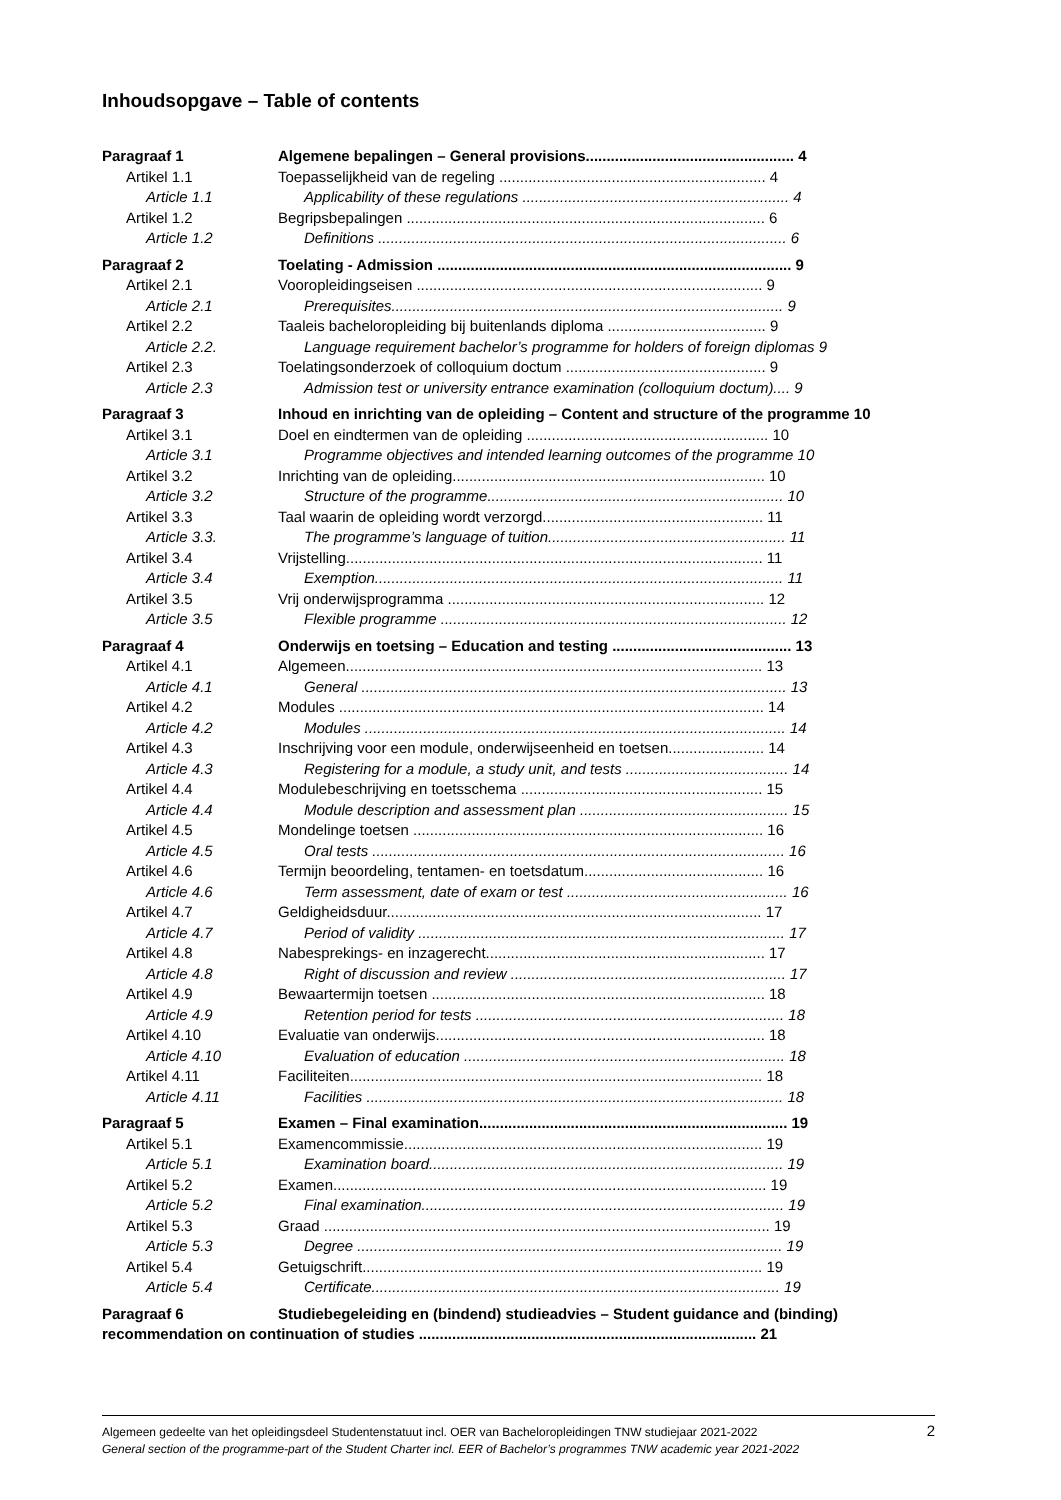Inhoudsopgave – Table of contents
Paragraaf 1 Algemene bepalingen – General provisions.................................................. 4
Artikel 1.1 Toepasselijkheid van de regeling ................................................................ 4
Article 1.1 Applicability of these regulations ................................................................ 4
Artikel 1.2 Begripsbepalingen ...................................................................................... 6
Article 1.2 Definitions .................................................................................................. 6
Paragraaf 2 Toelating - Admission ..................................................................................... 9
Artikel 2.1 Vooropleidingseisen ................................................................................... 9
Article 2.1 Prerequisites.............................................................................................. 9
Artikel 2.2 Taaleis bacheloropleiding bij buitenlands diploma ...................................... 9
Article 2.2. Language requirement bachelor’s programme for holders of foreign diplomas 9
Artikel 2.3 Toelatingsonderzoek of colloquium doctum ................................................ 9
Article 2.3 Admission test or university entrance examination (colloquium doctum).... 9
Paragraaf 3 Inhoud en inrichting van de opleiding – Content and structure of the programme 10
Artikel 3.1 Doel en eindtermen van de opleiding .......................................................... 10
Article 3.1 Programme objectives and intended learning outcomes of the programme 10
Artikel 3.2 Inrichting van de opleiding........................................................................... 10
Article 3.2 Structure of the programme....................................................................... 10
Artikel 3.3 Taal waarin de opleiding wordt verzorgd..................................................... 11
Article 3.3. The programme’s language of tuition......................................................... 11
Artikel 3.4 Vrijstelling.................................................................................................... 11
Article 3.4 Exemption.................................................................................................. 11
Artikel 3.5 Vrij onderwijsprogramma ............................................................................ 12
Article 3.5 Flexible programme ................................................................................... 12
Paragraaf 4 Onderwijs en toetsing – Education and testing ........................................... 13
Artikel 4.1 Algemeen.................................................................................................... 13
Article 4.1 General ...................................................................................................... 13
Artikel 4.2 Modules ...................................................................................................... 14
Article 4.2 Modules ..................................................................................................... 14
Artikel 4.3 Inschrijving voor een module, onderwijseenheid en toetsen....................... 14
Article 4.3 Registering for a module, a study unit, and tests ....................................... 14
Artikel 4.4 Modulebeschrijving en toetsschema .......................................................... 15
Article 4.4 Module description and assessment plan .................................................. 15
Artikel 4.5 Mondelinge toetsen .................................................................................... 16
Article 4.5 Oral tests ................................................................................................... 16
Artikel 4.6 Termijn beoordeling, tentamen- en toetsdatum........................................... 16
Article 4.6 Term assessment, date of exam or test ..................................................... 16
Artikel 4.7 Geldigheidsduur.......................................................................................... 17
Article 4.7 Period of validity ........................................................................................ 17
Artikel 4.8 Nabesprekings- en inzagerecht................................................................... 17
Article 4.8 Right of discussion and review .................................................................. 17
Artikel 4.9 Bewaartermijn toetsen ................................................................................ 18
Article 4.9 Retention period for tests .......................................................................... 18
Artikel 4.10 Evaluatie van onderwijs............................................................................... 18
Article 4.10 Evaluation of education ............................................................................. 18
Artikel 4.11 Faciliteiten................................................................................................... 18
Article 4.11 Facilities .................................................................................................... 18
Paragraaf 5 Examen – Final examination.......................................................................... 19
Artikel 5.1 Examencommissie...................................................................................... 19
Article 5.1 Examination board..................................................................................... 19
Artikel 5.2 Examen........................................................................................................ 19
Article 5.2 Final examination....................................................................................... 19
Artikel 5.3 Graad ........................................................................................................... 19
Article 5.3 Degree ...................................................................................................... 19
Artikel 5.4 Getuigschrift................................................................................................ 19
Article 5.4 Certificate.................................................................................................. 19
Paragraaf 6 Studiebegeleiding en (bindend) studieadvies – Student guidance and (binding)
recommendation on continuation of studies ................................................................................. 21
Algemeen gedeelte van het opleidingsdeel Studentenstatuut incl. OER van Bacheloropleidingen TNW studiejaar 2021-2022
General section of the programme-part of the Student Charter incl. EER of Bachelor’s programmes TNW academic year 2021-2022
2